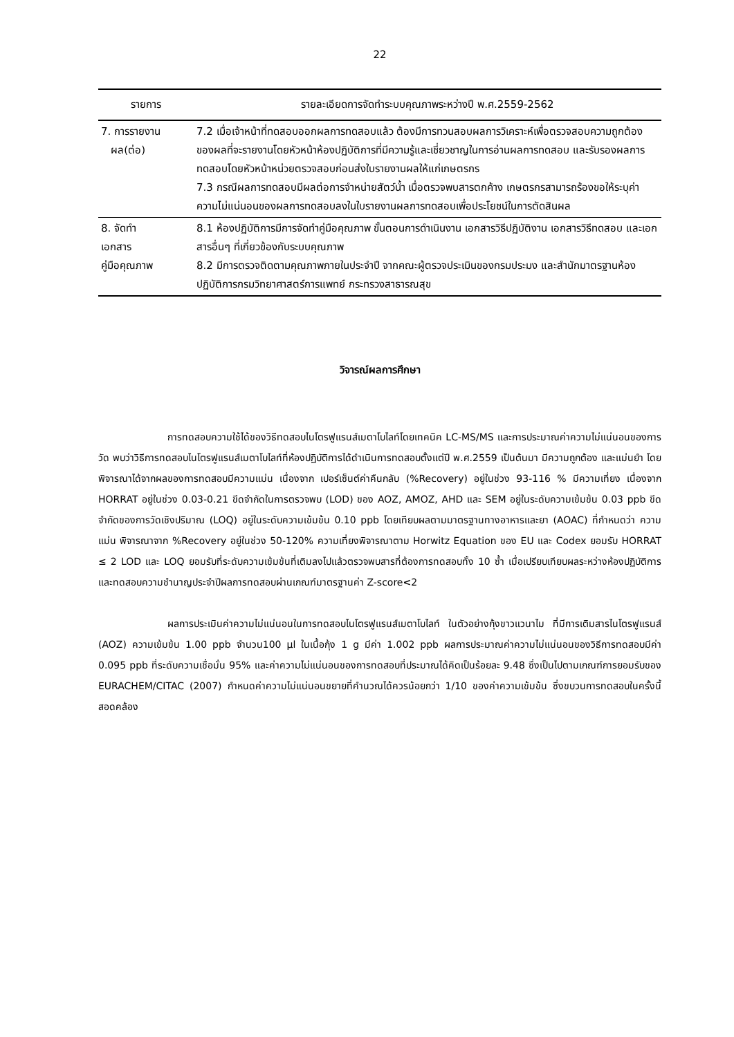22
| รายการ | รายละเอียดการจัดทำระบบคุณภาพระหว่างปี พ.ศ.2559-2562 |
| --- | --- |
| 7. การรายงาน ผล(ต่อ) | 7.2 เมื่อเจ้าหน้าที่ทดสอบออกผลการทดสอบแล้ว ต้องมีการทวนสอบผลการวิเคราะห์เพื่อตรวจสอบความถูกต้องของผลที่จะรายงานโดยหัวหน้าห้องปฏิบัติการที่มีความรู้และเชี่ยวชาญในการอ่านผลการทดสอบ และรับรองผลการทดสอบโดยหัวหน้าหน่วยตรวจสอบก่อนส่งใบรายงานผลให้แก่เกษตรกร 7.3 กรณีผลการทดสอบมีผลต่อการจำหน่ายสัตว์น้ำ เมื่อตรวจพบสารตกค้าง เกษตรกรสามารถร้องขอให้ระบุค่าความไม่แน่นอนของผลการทดสอบลงในใบรายงานผลการทดสอบเพื่อประโยชน์ในการตัดสินผล |
| 8. จัดทำ เอกสาร คู่มือคุณภาพ | 8.1 ห้องปฏิบัติการมีการจัดทำคู่มือคุณภาพ ขั้นตอนการดำเนินงาน เอกสารวิธีปฏิบัติงาน เอกสารวิธีทดสอบ และเอกสารอื่นๆ ที่เกี่ยวข้องกับระบบคุณภาพ 8.2 มีการตรวจติดตามคุณภาพภายในประจำปี จากคณะผู้ตรวจประเมินของกรมประมง และสำนักมาตรฐานห้องปฏิบัติการกรมวิทยาศาสตร์การแพทย์ กระทรวงสาธารณสุข |
วิจารณ์ผลการศึกษา
การทดสอบความใช้ได้ของวิธีทดสอบไนโตรฟูแรนส์เมตาโบไลท์โดยเทคนิค LC-MS/MS และการประมาณค่าความไม่แน่นอนของการวัด พบว่าวิธีการทดสอบไนโตรฟูแรนส์เมตาโบไลท์ที่ห้องปฏิบัติการได้ดำเนินการทดสอบตั้งแต่ปี พ.ศ.2559 เป็นต้นมา มีความถูกต้อง และแม่นยำ โดยพิจารณาได้จากผลของการทดสอบมีความแม่น เนื่องจาก เปอร์เซ็นต์ค่าคืนกลับ (%Recovery) อยู่ในช่วง 93-116 % มีความเที่ยง เนื่องจาก HORRAT อยู่ในช่วง 0.03-0.21 ขีดจำกัดในการตรวจพบ (LOD) ของ AOZ, AMOZ, AHD และ SEM อยู่ในระดับความเข้มข้น 0.03 ppb ขีดจำกัดของการวัดเชิงปริมาณ (LOQ) อยู่ในระดับความเข้มข้น 0.10 ppb โดยเทียบผลตามมาตรฐานทางอาหารและยา (AOAC) ที่กำหนดว่า ความแม่น พิจารณาจาก %Recovery อยู่ในช่วง 50-120% ความเที่ยงพิจารณาตาม Horwitz Equation ของ EU และ Codex ยอมรับ HORRAT ≤ 2 LOD และ LOQ ยอมรับที่ระดับความเข้มข้นที่เติมลงไปแล้วตรวจพบสารที่ต้องการทดสอบทั้ง 10 ซ้ำ เมื่อเปรียบเทียบผลระหว่างห้องปฏิบัติการและทดสอบความชำนาญประจำปีผลการทดสอบผ่านเกณฑ์มาตรฐานค่า Z-score<2
ผลการประเมินค่าความไม่แน่นอนในการทดสอบไนโตรฟูแรนส์เมตาโบไลท์ ในตัวอย่างกุ้งขาวแวนาไม ที่มีการเติมสารไนโตรฟูแรนส์ (AOZ) ความเข้มข้น 1.00 ppb จำนวน100 µl ในเนื้อกุ้ง 1 g มีค่า 1.002 ppb ผลการประมาณค่าความไม่แน่นอนของวิธีการทดสอบมีค่า 0.095 ppb ที่ระดับความเชื่อมั่น 95% และค่าความไม่แน่นอนของการทดสอบที่ประมาณได้คิดเป็นร้อยละ 9.48 ซึ่งเป็นไปตามเกณฑ์การยอมรับของ EURACHEM/CITAC (2007) กำหนดค่าความไม่แน่นอนขยายที่คำนวณได้ควรน้อยกว่า 1/10 ของค่าความเข้มข้น ซึ่งขบวนการทดสอบในครั้งนี้สอดคล้อง